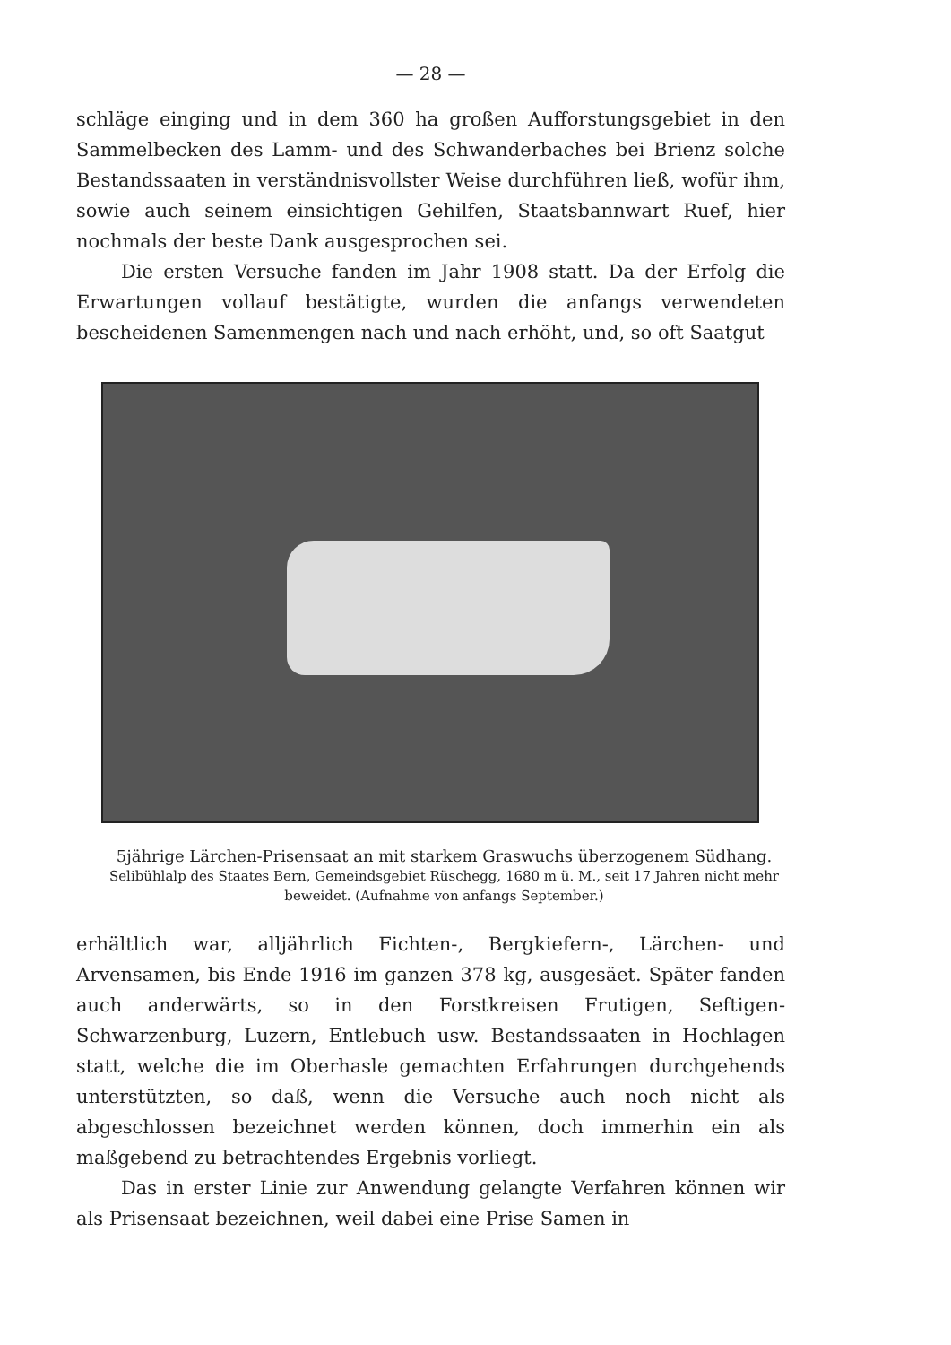— 28 —
schläge einging und in dem 360 ha großen Aufforstungsgebiet in den Sammelbecken des Lamm- und des Schwanderbaches bei Brienz solche Bestandssaaten in verständnisvollster Weise durchführen ließ, wofür ihm, sowie auch seinem einsichtigen Gehilfen, Staatsbannwart Ruef, hier nochmals der beste Dank ausgesprochen sei.
Die ersten Versuche fanden im Jahr 1908 statt. Da der Erfolg die Erwartungen vollauf bestätigte, wurden die anfangs verwendeten bescheidenen Samenmengen nach und nach erhöht, und, so oft Saatgut
5jährige Lärchen-Prisensaat an mit starkem Graswuchs überzogenem Südhang.
Selibühlalp des Staates Bern, Gemeindsgebiet Rüschegg, 1680 m ü. M., seit 17 Jahren nicht mehr beweidet. (Aufnahme von anfangs September.)
erhältlich war, alljährlich Fichten-, Bergkiefern-, Lärchen- und Arvensamen, bis Ende 1916 im ganzen 378 kg, ausgesäet. Später fanden auch anderwärts, so in den Forstkreisen Frutigen, Seftigen-Schwarzenburg, Luzern, Entlebuch usw. Bestandssaaten in Hochlagen statt, welche die im Oberhasle gemachten Erfahrungen durchgehends unterstützten, so daß, wenn die Versuche auch noch nicht als abgeschlossen bezeichnet werden können, doch immerhin ein als maßgebend zu betrachtendes Ergebnis vorliegt.
Das in erster Linie zur Anwendung gelangte Verfahren können wir als Prisensaat bezeichnen, weil dabei eine Prise Samen in